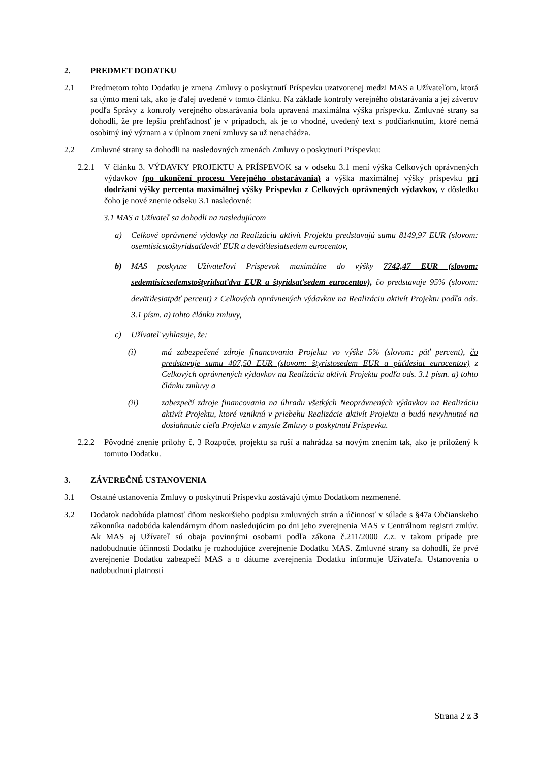2. PREDMET DODATKU
2.1 Predmetom tohto Dodatku je zmena Zmluvy o poskytnutí Príspevku uzatvorenej medzi MAS a Užívateľom, ktorá sa týmto mení tak, ako je ďalej uvedené v tomto článku. Na základe kontroly verejného obstarávania a jej záverov podľa Správy z kontroly verejného obstarávania bola upravená maximálna výška príspevku. Zmluvné strany sa dohodli, že pre lepšiu prehľadnosť je v prípadoch, ak je to vhodné, uvedený text s podčiarknutím, ktoré nemá osobitný iný význam a v úplnom znení zmluvy sa už nenachádza.
2.2 Zmluvné strany sa dohodli na nasledovných zmenách Zmluvy o poskytnutí Príspevku:
2.2.1 V článku 3. VÝDAVKY PROJEKTU A PRÍSPEVOK sa v odseku 3.1 mení výška Celkových oprávnených výdavkov (po ukončení procesu Verejného obstarávania) a výška maximálnej výšky príspevku pri dodržaní výšky percenta maximálnej výšky Príspevku z Celkových oprávnených výdavkov, v dôsledku čoho je nové znenie odseku 3.1 nasledovné:
3.1 MAS a Užívateľ sa dohodli na nasledujúcom
a) Celkové oprávnené výdavky na Realizáciu aktivít Projektu predstavujú sumu 8149,97 EUR (slovom: osemtisícstoštyridsaťdeväť EUR a deväťdesiatsedem eurocentov,
b) MAS poskytne Užívateľovi Príspevok maximálne do výšky 7742,47 EUR (slovom: sedemtisícsedemstoštyridsaťdva EUR a štyridsaťsedem eurocentov), čo predstavuje 95% (slovom: deväťdesiatpäť percent) z Celkových oprávnených výdavkov na Realizáciu aktivít Projektu podľa ods. 3.1 písm. a) tohto článku zmluvy,
c) Užívateľ vyhlasuje, že:
(i) má zabezpečené zdroje financovania Projektu vo výške 5% (slovom: päť percent), čo predstavuje sumu 407,50 EUR (slovom: štyristosedem EUR a päťdesiat eurocentov) z Celkových oprávnených výdavkov na Realizáciu aktivít Projektu podľa ods. 3.1 písm. a) tohto článku zmluvy a
(ii) zabezpečí zdroje financovania na úhradu všetkých Neoprávnených výdavkov na Realizáciu aktivít Projektu, ktoré vzniknú v priebehu Realizácie aktivít Projektu a budú nevyhnutné na dosiahnutie cieľa Projektu v zmysle Zmluvy o poskytnutí Príspevku.
2.2.2 Pôvodné znenie prílohy č. 3 Rozpočet projektu sa ruší a nahrádza sa novým znením tak, ako je priložený k tomuto Dodatku.
3. ZÁVEREČNÉ USTANOVENIA
3.1 Ostatné ustanovenia Zmluvy o poskytnutí Príspevku zostávajú týmto Dodatkom nezmenené.
3.2 Dodatok nadobúda platnosť dňom neskoršieho podpisu zmluvných strán a účinnosť v súlade s §47a Občianskeho zákonníka nadobúda kalendárnym dňom nasledujúcim po dni jeho zverejnenia MAS v Centrálnom registri zmlúv. Ak MAS aj Užívateľ sú obaja povinnými osobami podľa zákona č.211/2000 Z.z. v takom prípade pre nadobudnutie účinnosti Dodatku je rozhodujúce zverejnenie Dodatku MAS. Zmluvné strany sa dohodli, že prvé zverejnenie Dodatku zabezpečí MAS a o dátume zverejnenia Dodatku informuje Užívateľa. Ustanovenia o nadobudnutí platnosti
Strana 2 z 3